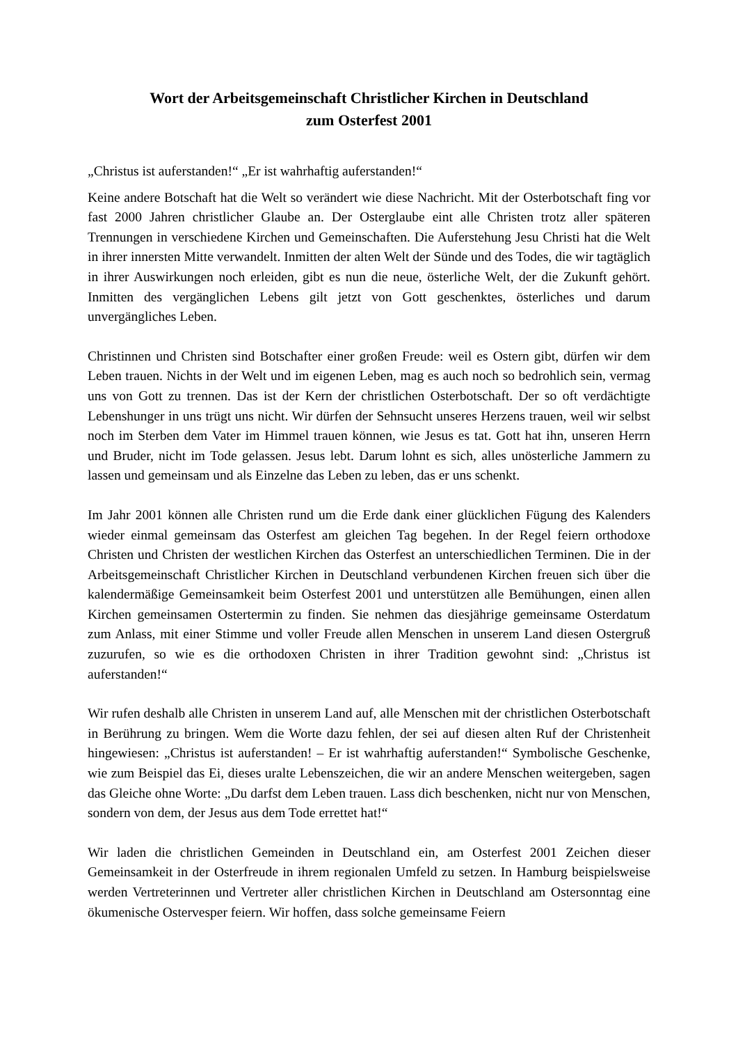Wort der Arbeitsgemeinschaft Christlicher Kirchen in Deutschland
zum Osterfest 2001
„Christus ist auferstanden!“ „Er ist wahrhaftig auferstanden!“
Keine andere Botschaft hat die Welt so verändert wie diese Nachricht. Mit der Osterbotschaft fing vor fast 2000 Jahren christlicher Glaube an. Der Osterglaube eint alle Christen trotz aller späteren Trennungen in verschiedene Kirchen und Gemeinschaften. Die Auferstehung Jesu Christi hat die Welt in ihrer innersten Mitte verwandelt. Inmitten der alten Welt der Sünde und des Todes, die wir tagtäglich in ihrer Auswirkungen noch erleiden, gibt es nun die neue, österliche Welt, der die Zukunft gehört. Inmitten des vergänglichen Lebens gilt jetzt von Gott geschenktes, österliches und darum unvergängliches Leben.
Christinnen und Christen sind Botschafter einer großen Freude: weil es Ostern gibt, dürfen wir dem Leben trauen. Nichts in der Welt und im eigenen Leben, mag es auch noch so bedrohlich sein, vermag uns von Gott zu trennen. Das ist der Kern der christlichen Osterbotschaft. Der so oft verdächtigte Lebenshunger in uns trügt uns nicht. Wir dürfen der Sehnsucht unseres Herzens trauen, weil wir selbst noch im Sterben dem Vater im Himmel trauen können, wie Jesus es tat. Gott hat ihn, unseren Herrn und Bruder, nicht im Tode gelassen. Jesus lebt. Darum lohnt es sich, alles unösterliche Jammern zu lassen und gemeinsam und als Einzelne das Leben zu leben, das er uns schenkt.
Im Jahr 2001 können alle Christen rund um die Erde dank einer glücklichen Fügung des Kalenders wieder einmal gemeinsam das Osterfest am gleichen Tag begehen. In der Regel feiern orthodoxe Christen und Christen der westlichen Kirchen das Osterfest an unterschiedlichen Terminen. Die in der Arbeitsgemeinschaft Christlicher Kirchen in Deutschland verbundenen Kirchen freuen sich über die kalendermäßige Gemeinsamkeit beim Osterfest 2001 und unterstützen alle Bemühungen, einen allen Kirchen gemeinsamen Ostertermin zu finden. Sie nehmen das diesjährige gemeinsame Osterdatum zum Anlass, mit einer Stimme und voller Freude allen Menschen in unserem Land diesen Ostergruß zuzurufen, so wie es die orthodoxen Christen in ihrer Tradition gewohnt sind: „Christus ist auferstanden!“
Wir rufen deshalb alle Christen in unserem Land auf, alle Menschen mit der christlichen Osterbotschaft in Berührung zu bringen. Wem die Worte dazu fehlen, der sei auf diesen alten Ruf der Christenheit hingewiesen: „Christus ist auferstanden! – Er ist wahrhaftig auferstanden!“ Symbolische Geschenke, wie zum Beispiel das Ei, dieses uralte Lebenszeichen, die wir an andere Menschen weitergeben, sagen das Gleiche ohne Worte: „Du darfst dem Leben trauen. Lass dich beschenken, nicht nur von Menschen, sondern von dem, der Jesus aus dem Tode errettet hat!“
Wir laden die christlichen Gemeinden in Deutschland ein, am Osterfest 2001 Zeichen dieser Gemeinsamkeit in der Osterfreude in ihrem regionalen Umfeld zu setzen. In Hamburg beispielsweise werden Vertreterinnen und Vertreter aller christlichen Kirchen in Deutschland am Ostersonntag eine ökumenische Ostervesper feiern. Wir hoffen, dass solche gemeinsame Feiern